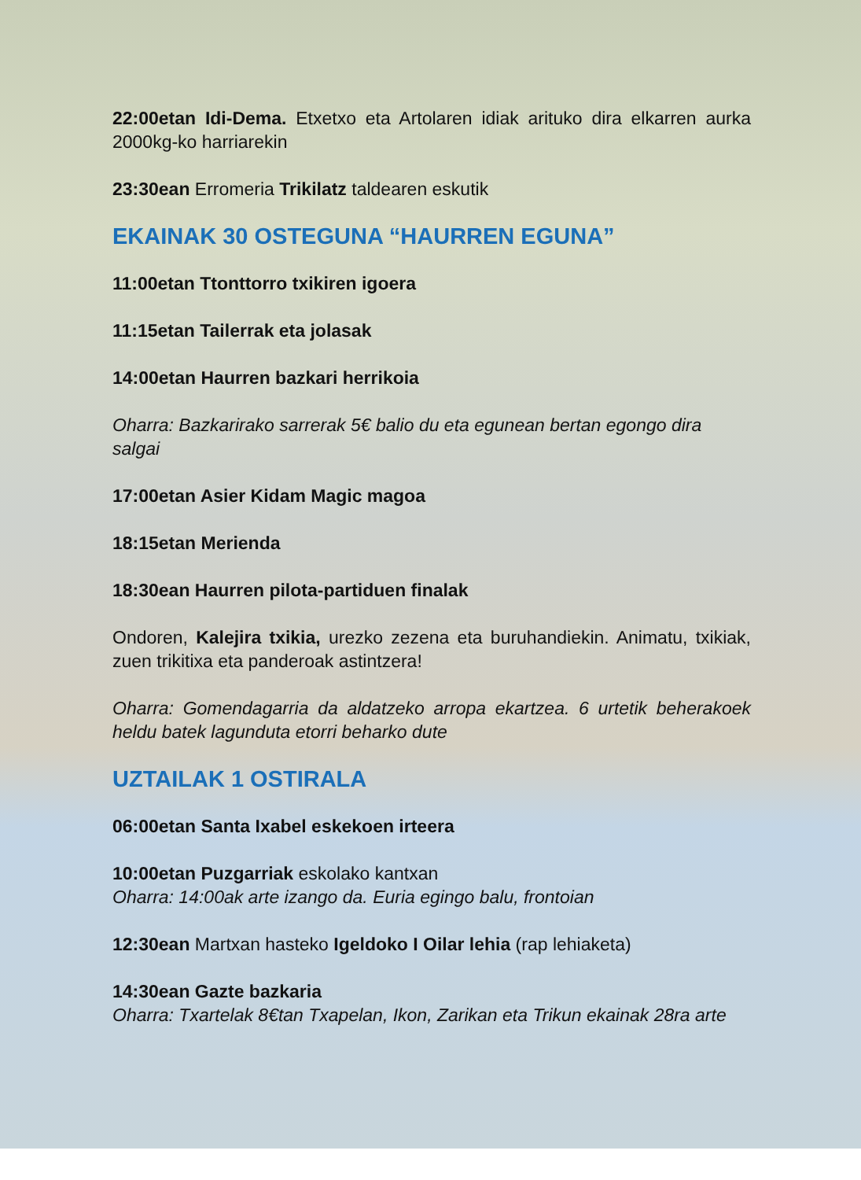22:00etan Idi-Dema. Etxetxo eta Artolaren idiak arituko dira elkarren aurka 2000kg-ko harriarekin
23:30ean Erromeria Trikilatz taldearen eskutik
EKAINAK 30 OSTEGUNA “HAURREN EGUNA”
11:00etan Ttonttorro txikiren igoera
11:15etan Tailerrak eta jolasak
14:00etan Haurren bazkari herrikoia
Oharra: Bazkarirako sarrerak 5€ balio du eta egunean bertan egongo dira salgai
17:00etan Asier Kidam Magic magoa
18:15etan Merienda
18:30ean Haurren pilota-partiduen finalak
Ondoren, Kalejira txikia, urezko zezena eta buruhandiekin. Animatu, txikiak, zuen trikitixa eta panderoak astintzera!
Oharra: Gomendagarria da aldatzeko arropa ekartzea. 6 urtetik beherakoek heldu batek lagunduta etorri beharko dute
UZTAILAK 1 OSTIRALA
06:00etan Santa Ixabel eskekoen irteera
10:00etan Puzgarriak eskolako kantxan
Oharra: 14:00ak arte izango da. Euria egingo balu, frontoian
12:30ean Martxan hasteko Igeldoko I Oilar lehia (rap lehiaketa)
14:30ean Gazte bazkaria
Oharra: Txartelak 8€tan Txapelan, Ikon, Zarikan eta Trikun ekainak 28ra arte